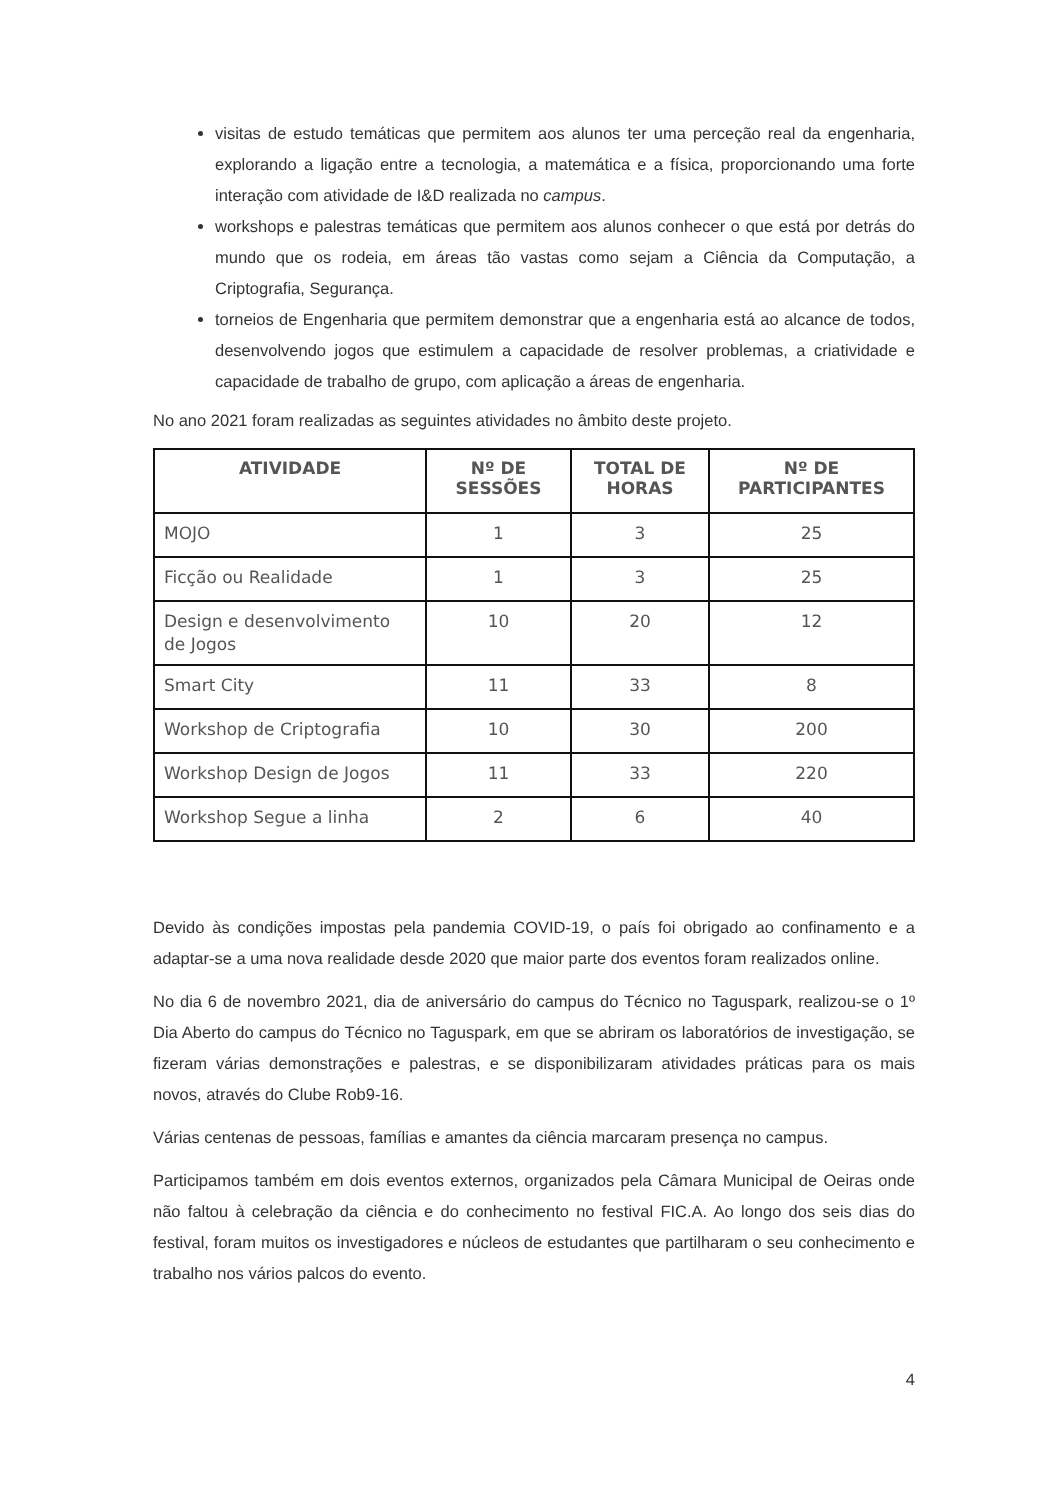visitas de estudo temáticas que permitem aos alunos ter uma perceção real da engenharia, explorando a ligação entre a tecnologia, a matemática e a física, proporcionando uma forte interação com atividade de I&D realizada no campus.
workshops e palestras temáticas que permitem aos alunos conhecer o que está por detrás do mundo que os rodeia, em áreas tão vastas como sejam a Ciência da Computação, a Criptografia, Segurança.
torneios de Engenharia que permitem demonstrar que a engenharia está ao alcance de todos, desenvolvendo jogos que estimulem a capacidade de resolver problemas, a criatividade e capacidade de trabalho de grupo, com aplicação a áreas de engenharia.
No ano 2021 foram realizadas as seguintes atividades no âmbito deste projeto.
| ATIVIDADE | Nº DE SESSÕES | TOTAL DE HORAS | Nº DE PARTICIPANTES |
| --- | --- | --- | --- |
| MOJO | 1 | 3 | 25 |
| Ficção ou Realidade | 1 | 3 | 25 |
| Design e desenvolvimento de Jogos | 10 | 20 | 12 |
| Smart City | 11 | 33 | 8 |
| Workshop de Criptografia | 10 | 30 | 200 |
| Workshop Design de Jogos | 11 | 33 | 220 |
| Workshop Segue a linha | 2 | 6 | 40 |
Devido às condições impostas pela pandemia COVID-19, o país foi obrigado ao confinamento e a adaptar-se a uma nova realidade desde 2020 que maior parte dos eventos foram realizados online.
No dia 6 de novembro 2021, dia de aniversário do campus do Técnico no Taguspark, realizou-se o 1º Dia Aberto do campus do Técnico no Taguspark, em que se abriram os laboratórios de investigação, se fizeram várias demonstrações e palestras, e se disponibilizaram atividades práticas para os mais novos, através do Clube Rob9-16.
Várias centenas de pessoas, famílias e amantes da ciência marcaram presença no campus.
Participamos também em dois eventos externos, organizados pela Câmara Municipal de Oeiras onde não faltou à celebração da ciência e do conhecimento no festival FIC.A. Ao longo dos seis dias do festival, foram muitos os investigadores e núcleos de estudantes que partilharam o seu conhecimento e trabalho nos vários palcos do evento.
4